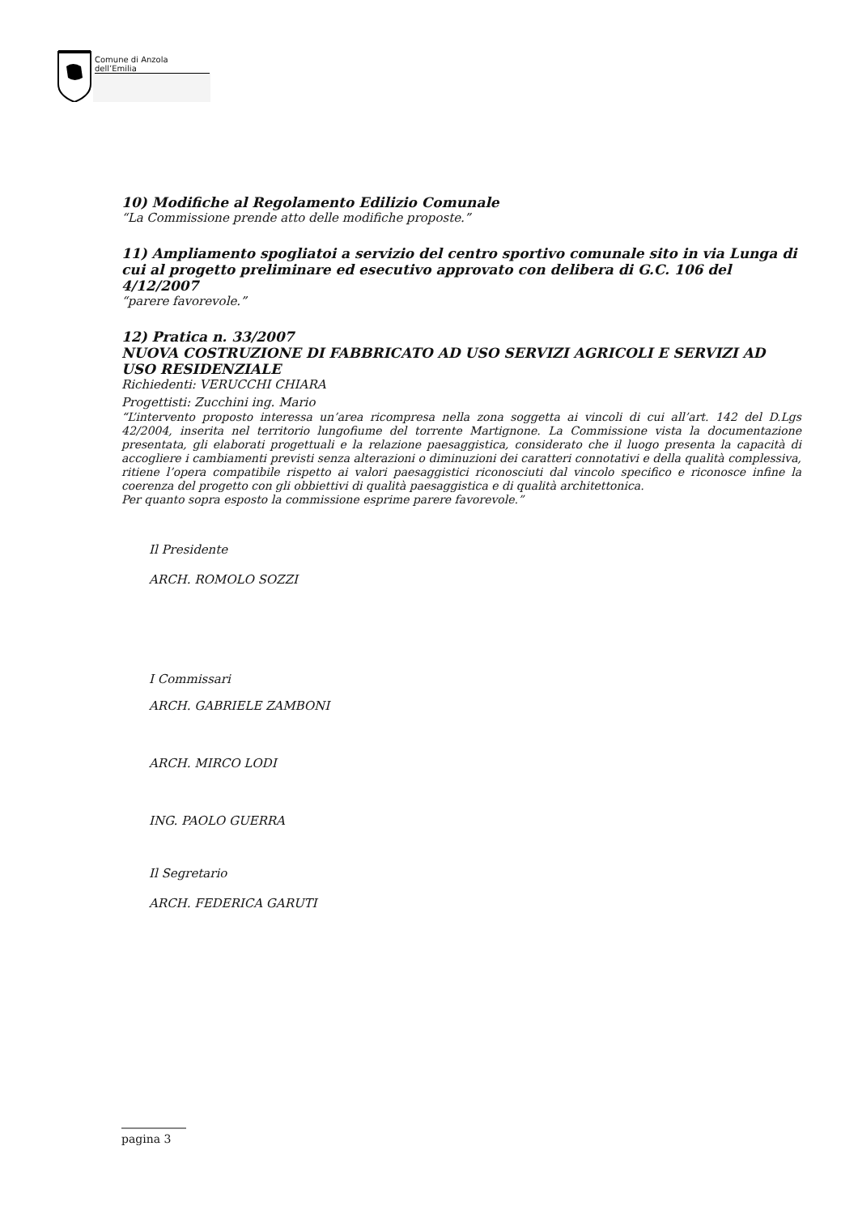Comune di Anzola dell’Emilia
10) Modifiche al Regolamento Edilizio Comunale
“La Commissione prende atto delle modifiche proposte.”
11) Ampliamento spogliatoi a servizio del centro sportivo comunale sito in via Lunga di cui al progetto preliminare ed esecutivo approvato con delibera di G.C. 106 del 4/12/2007
“parere favorevole.”
12) Pratica n. 33/2007
NUOVA COSTRUZIONE DI FABBRICATO AD USO SERVIZI AGRICOLI E SERVIZI AD USO RESIDENZIALE
Richiedenti: VERUCCHI CHIARA
Progettisti: Zucchini ing. Mario
“L’intervento proposto interessa un’area ricompresa nella zona soggetta ai vincoli di cui all’art. 142 del D.Lgs 42/2004, inserita nel territorio lungofiume del torrente Martignone. La Commissione vista la documentazione presentata, gli elaborati progettuali e la relazione paesaggistica, considerato che il luogo presenta la capacità di accogliere i cambiamenti previsti senza alterazioni o diminuzioni dei caratteri connotativi e della qualità complessiva, ritiene l’opera compatibile rispetto ai valori paesaggistici riconosciuti dal vincolo specifico e riconosce infine la coerenza del progetto con gli obbiettivi di qualità paesaggistica e di qualità architettonica.
Per quanto sopra esposto la commissione esprime parere favorevole.”
Il Presidente
ARCH. ROMOLO SOZZI
I Commissari
ARCH. GABRIELE ZAMBONI
ARCH. MIRCO LODI
ING. PAOLO GUERRA
Il Segretario
ARCH. FEDERICA GARUTI
pagina 3